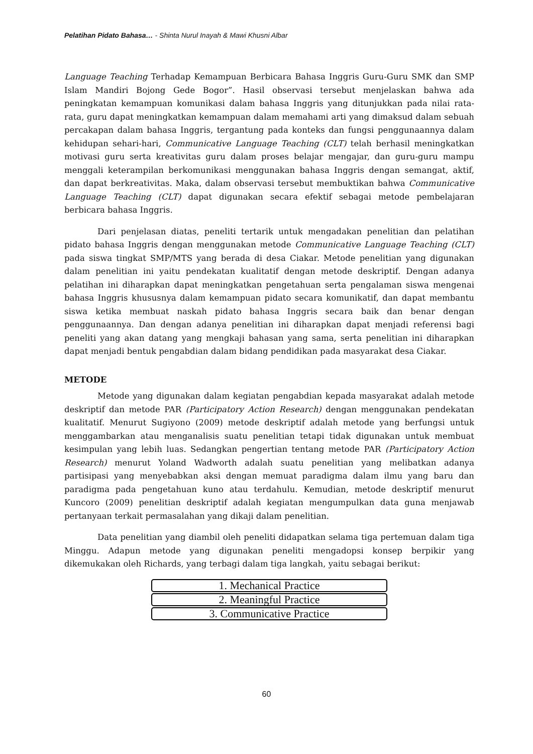Pelatihan Pidato Bahasa… - Shinta Nurul Inayah & Mawi Khusni Albar
Language Teaching Terhadap Kemampuan Berbicara Bahasa Inggris Guru-Guru SMK dan SMP Islam Mandiri Bojong Gede Bogor”. Hasil observasi tersebut menjelaskan bahwa ada peningkatan kemampuan komunikasi dalam bahasa Inggris yang ditunjukkan pada nilai rata-rata, guru dapat meningkatkan kemampuan dalam memahami arti yang dimaksud dalam sebuah percakapan dalam bahasa Inggris, tergantung pada konteks dan fungsi penggunaannya dalam kehidupan sehari-hari, Communicative Language Teaching (CLT) telah berhasil meningkatkan motivasi guru serta kreativitas guru dalam proses belajar mengajar, dan guru-guru mampu menggali keterampilan berkomunikasi menggunakan bahasa Inggris dengan semangat, aktif, dan dapat berkreativitas. Maka, dalam observasi tersebut membuktikan bahwa Communicative Language Teaching (CLT) dapat digunakan secara efektif sebagai metode pembelajaran berbicara bahasa Inggris.
Dari penjelasan diatas, peneliti tertarik untuk mengadakan penelitian dan pelatihan pidato bahasa Inggris dengan menggunakan metode Communicative Language Teaching (CLT) pada siswa tingkat SMP/MTS yang berada di desa Ciakar. Metode penelitian yang digunakan dalam penelitian ini yaitu pendekatan kualitatif dengan metode deskriptif. Dengan adanya pelatihan ini diharapkan dapat meningkatkan pengetahuan serta pengalaman siswa mengenai bahasa Inggris khususnya dalam kemampuan pidato secara komunikatif, dan dapat membantu siswa ketika membuat naskah pidato bahasa Inggris secara baik dan benar dengan penggunaannya. Dan dengan adanya penelitian ini diharapkan dapat menjadi referensi bagi peneliti yang akan datang yang mengkaji bahasan yang sama, serta penelitian ini diharapkan dapat menjadi bentuk pengabdian dalam bidang pendidikan pada masyarakat desa Ciakar.
METODE
Metode yang digunakan dalam kegiatan pengabdian kepada masyarakat adalah metode deskriptif dan metode PAR (Participatory Action Research) dengan menggunakan pendekatan kualitatif. Menurut Sugiyono (2009) metode deskriptif adalah metode yang berfungsi untuk menggambarkan atau menganalisis suatu penelitian tetapi tidak digunakan untuk membuat kesimpulan yang lebih luas. Sedangkan pengertian tentang metode PAR (Participatory Action Research) menurut Yoland Wadworth adalah suatu penelitian yang melibatkan adanya partisipasi yang menyebabkan aksi dengan memuat paradigma dalam ilmu yang baru dan paradigma pada pengetahuan kuno atau terdahulu. Kemudian, metode deskriptif menurut Kuncoro (2009) penelitian deskriptif adalah kegiatan mengumpulkan data guna menjawab pertanyaan terkait permasalahan yang dikaji dalam penelitian.
Data penelitian yang diambil oleh peneliti didapatkan selama tiga pertemuan dalam tiga Minggu. Adapun metode yang digunakan peneliti mengadopsi konsep berpikir yang dikemukakan oleh Richards, yang terbagi dalam tiga langkah, yaitu sebagai berikut:
1. Mechanical Practice
2. Meaningful Practice
3. Communicative Practice
60